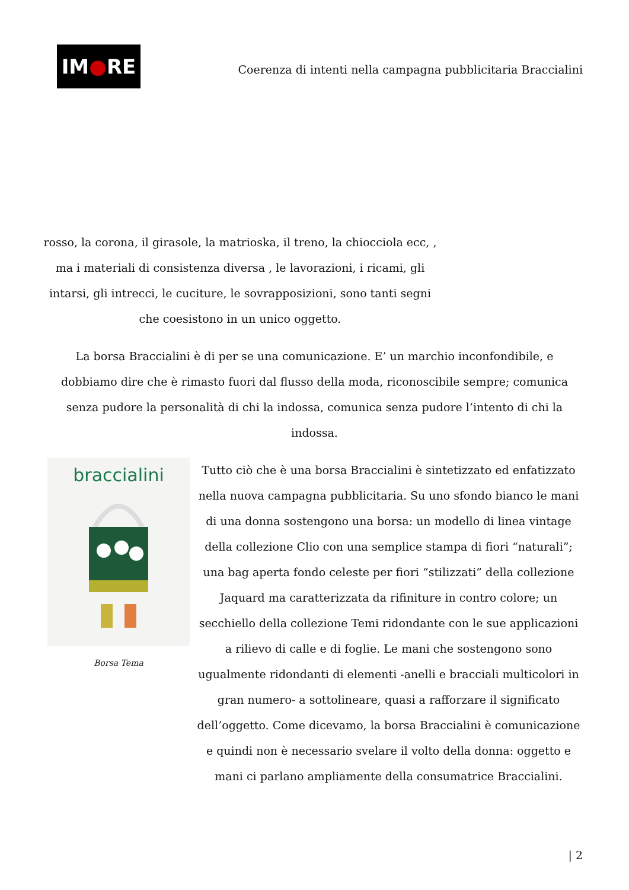IM ● RE
Coerenza di intenti nella campagna pubblicitaria Braccialini
rosso, la corona, il girasole, la matrioska, il treno, la chiocciola ecc, , ma i materiali di consistenza diversa , le lavorazioni, i ricami, gli intarsi, gli intrecci, le cuciture, le sovrapposizioni, sono tanti segni che coesistono in un unico oggetto.
La borsa Braccialini è di per se una comunicazione. E’ un marchio inconfondibile, e dobbiamo dire che è rimasto fuori dal flusso della moda, riconoscibile sempre; comunica senza pudore la personalità di chi la indossa, comunica senza pudore l’intento di chi la indossa.
braccialini
Borsa Tema
Tutto ciò che è una borsa Braccialini è sintetizzato ed enfatizzato nella nuova campagna pubblicitaria. Su uno sfondo bianco le mani di una donna sostengono una borsa: un modello di linea vintage della collezione Clio con una semplice stampa di fiori “naturali”; una bag aperta fondo celeste per fiori “stilizzati” della collezione Jaquard ma caratterizzata da rifiniture in contro colore; un secchiello della collezione Temi ridondante con le sue applicazioni a rilievo di calle e di foglie. Le mani che sostengono sono ugualmente ridondanti di elementi -anelli e bracciali multicolori in gran numero- a sottolineare, quasi a rafforzare il significato dell’oggetto. Come dicevamo, la borsa Braccialini è comunicazione e quindi non è necessario svelare il volto della donna: oggetto e mani ci parlano ampliamente della consumatrice Braccialini.
| 2